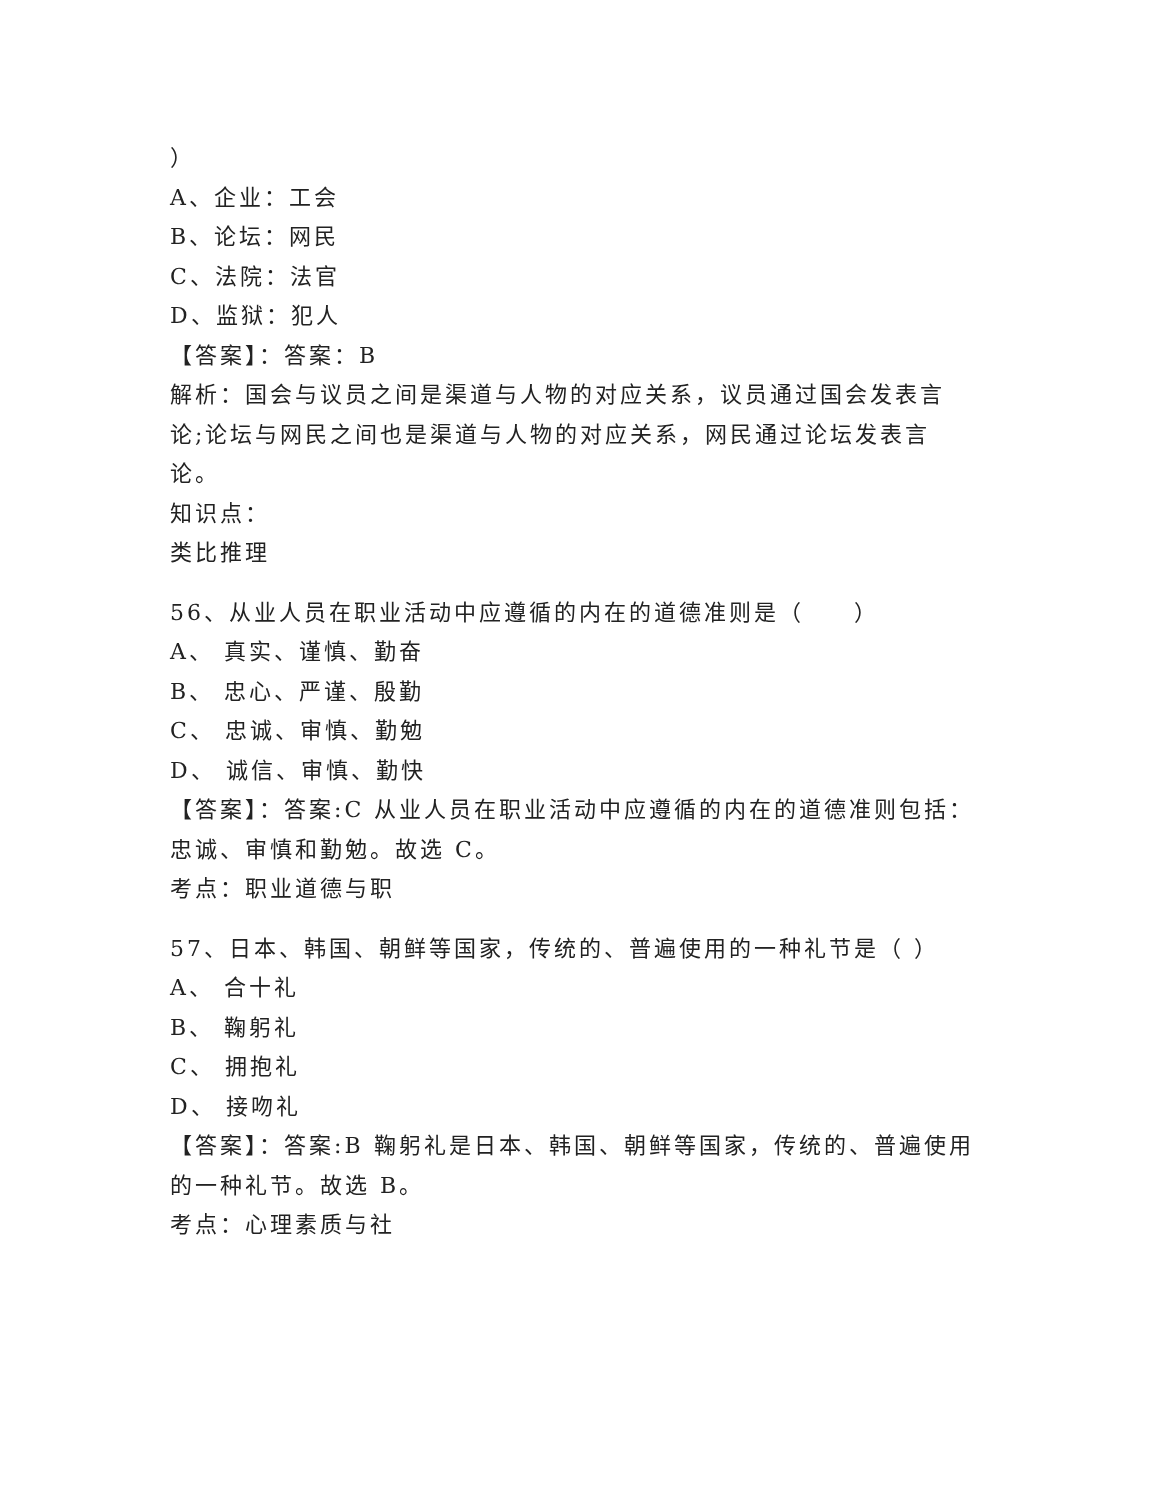）
A、企业：工会
B、论坛：网民
C、法院：法官
D、监狱：犯人
【答案】：答案：B
解析：国会与议员之间是渠道与人物的对应关系，议员通过国会发表言论;论坛与网民之间也是渠道与人物的对应关系，网民通过论坛发表言论。
知识点：
类比推理
56、从业人员在职业活动中应遵循的内在的道德准则是（　　）
A、 真实、谨慎、勤奋
B、 忠心、严谨、殷勤
C、 忠诚、审慎、勤勉
D、 诚信、审慎、勤快
【答案】：答案:C 从业人员在职业活动中应遵循的内在的道德准则包括：忠诚、审慎和勤勉。故选 C。
考点：职业道德与职
57、日本、韩国、朝鲜等国家，传统的、普遍使用的一种礼节是（ ）
A、 合十礼
B、 鞠躬礼
C、 拥抱礼
D、 接吻礼
【答案】：答案:B 鞠躬礼是日本、韩国、朝鲜等国家，传统的、普遍使用的一种礼节。故选 B。
考点：心理素质与社